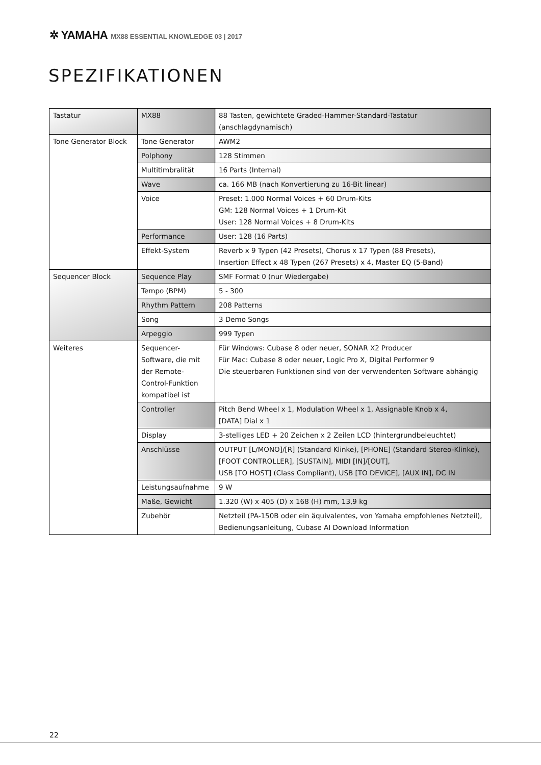✲ YAMAHA MX88 ESSENTIAL KNOWLEDGE 03 | 2017
SPEZIFIKATIONEN
| Tastatur | MX88 | 88 Tasten, gewichtete Graded-Hammer-Standard-Tastatur (anschlagdynamisch) |
| Tone Generator Block | Tone Generator | AWM2 |
| | Polphony | 128 Stimmen |
| | Multitimbralität | 16 Parts (Internal) |
| | Wave | ca. 166 MB (nach Konvertierung zu 16-Bit linear) |
| | Voice | Preset: 1.000 Normal Voices + 60 Drum-Kits GM: 128 Normal Voices + 1 Drum-Kit User: 128 Normal Voices + 8 Drum-Kits |
| | Performance | User: 128 (16 Parts) |
| | Effekt-System | Reverb x 9 Typen (42 Presets), Chorus x 17 Typen (88 Presets), Insertion Effect x 48 Typen (267 Presets) x 4, Master EQ (5-Band) |
| Sequencer Block | Sequence Play | SMF Format 0 (nur Wiedergabe) |
| | Tempo (BPM) | 5 - 300 |
| | Rhythm Pattern | 208 Patterns |
| | Song | 3 Demo Songs |
| | Arpeggio | 999 Typen |
| Weiteres | Sequencer-Software, die mit der Remote-Control-Funktion kompatibel ist | Für Windows: Cubase 8 oder neuer, SONAR X2 Producer Für Mac: Cubase 8 oder neuer, Logic Pro X, Digital Performer 9 Die steuerbaren Funktionen sind von der verwendenten Software abhängig |
| | Controller | Pitch Bend Wheel x 1, Modulation Wheel x 1, Assignable Knob x 4, [DATA] Dial x 1 |
| | Display | 3-stelliges LED + 20 Zeichen x 2 Zeilen LCD (hintergrundbeleuchtet) |
| | Anschlüsse | OUTPUT [L/MONO]/[R] (Standard Klinke), [PHONE] (Standard Stereo-Klinke), [FOOT CONTROLLER], [SUSTAIN], MIDI [IN]/[OUT], USB [TO HOST] (Class Compliant), USB [TO DEVICE], [AUX IN], DC IN |
| | Leistungsaufnahme | 9 W |
| | Maße, Gewicht | 1.320 (W) x 405 (D) x 168 (H) mm, 13,9 kg |
| | Zubehör | Netzteil (PA-150B oder ein äquivalentes, von Yamaha empfohlenes Netzteil), Bedienungsanleitung, Cubase AI Download Information |
22